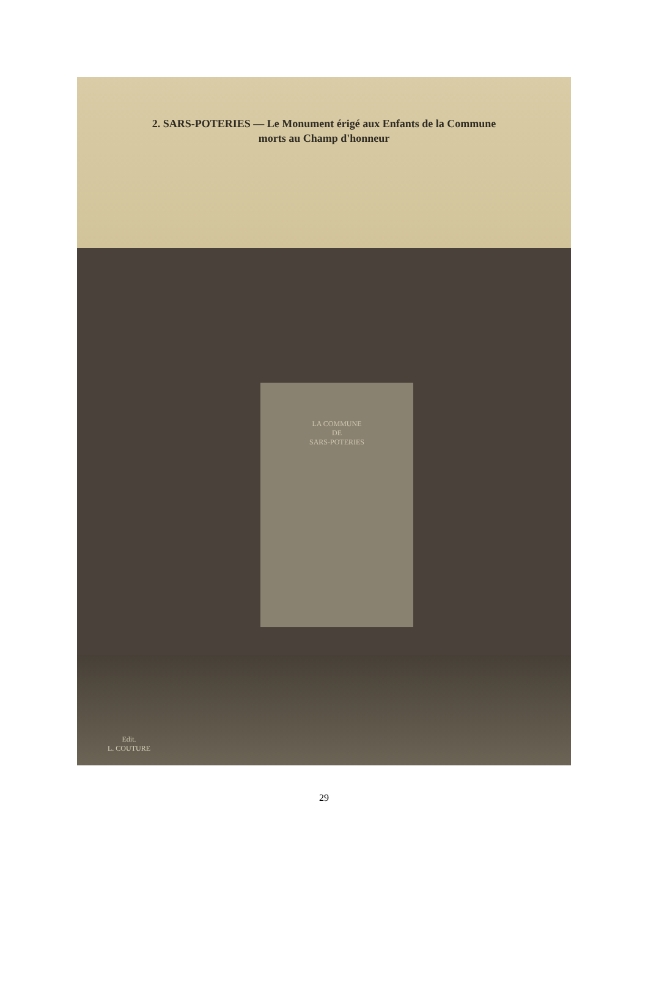2. SARS-POTERIES — Le Monument érigé aux Enfants de la Commune
morts au Champ d'honneur
LA COMMUNE
DE
SARS-POTERIES
Edit.
L. COUTURE
29